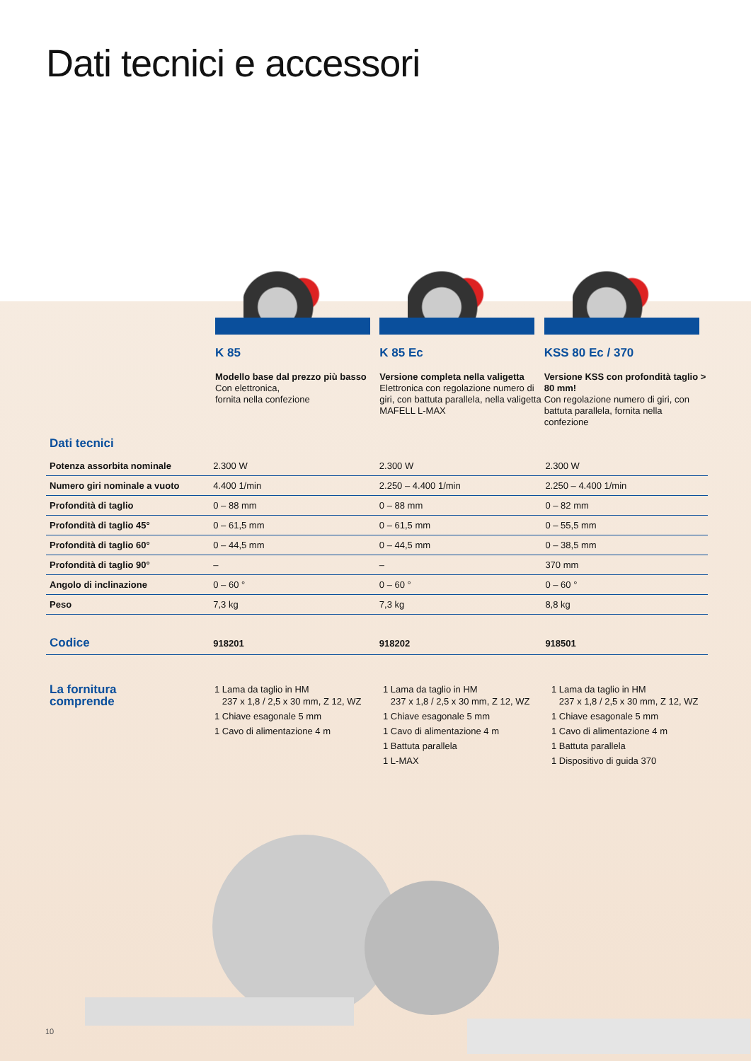Dati tecnici e accessori
K 85
Modello base dal prezzo più basso
Con elettronica,
fornita nella confezione
K 85 Ec
Versione completa nella valigetta
Elettronica con regolazione numero di giri, con battuta parallela, nella valigetta MAFELL L-MAX
KSS 80 Ec / 370
Versione KSS con profondità taglio > 80 mm!
Con regolazione numero di giri, con battuta parallela, fornita nella confezione
Dati tecnici
| Potenza assorbita nominale | 2.300 W | 2.300 W | 2.300 W |
| Numero giri nominale a vuoto | 4.400 1/min | 2.250 – 4.400 1/min | 2.250 – 4.400 1/min |
| Profondità di taglio | 0 – 88 mm | 0 – 88 mm | 0 – 82 mm |
| Profondità di taglio 45° | 0 – 61,5 mm | 0 – 61,5 mm | 0 – 55,5 mm |
| Profondità di taglio 60° | 0 – 44,5 mm | 0 – 44,5 mm | 0 – 38,5 mm |
| Profondità di taglio 90° | – | – | 370 mm |
| Angolo di inclinazione | 0 – 60 ° | 0 – 60 ° | 0 – 60 ° |
| Peso | 7,3 kg | 7,3 kg | 8,8 kg |
| Codice | 918201 | 918202 | 918501 |
La fornitura
comprende
1 Lama da taglio in HM
237 x 1,8 / 2,5 x 30 mm, Z 12, WZ
1 Chiave esagonale 5 mm
1 Cavo di alimentazione 4 m
1 Lama da taglio in HM
237 x 1,8 / 2,5 x 30 mm, Z 12, WZ
1 Chiave esagonale 5 mm
1 Cavo di alimentazione 4 m
1 Battuta parallela
1 L-MAX
1 Lama da taglio in HM
237 x 1,8 / 2,5 x 30 mm, Z 12, WZ
1 Chiave esagonale 5 mm
1 Cavo di alimentazione 4 m
1 Battuta parallela
1 Dispositivo di guida 370
10